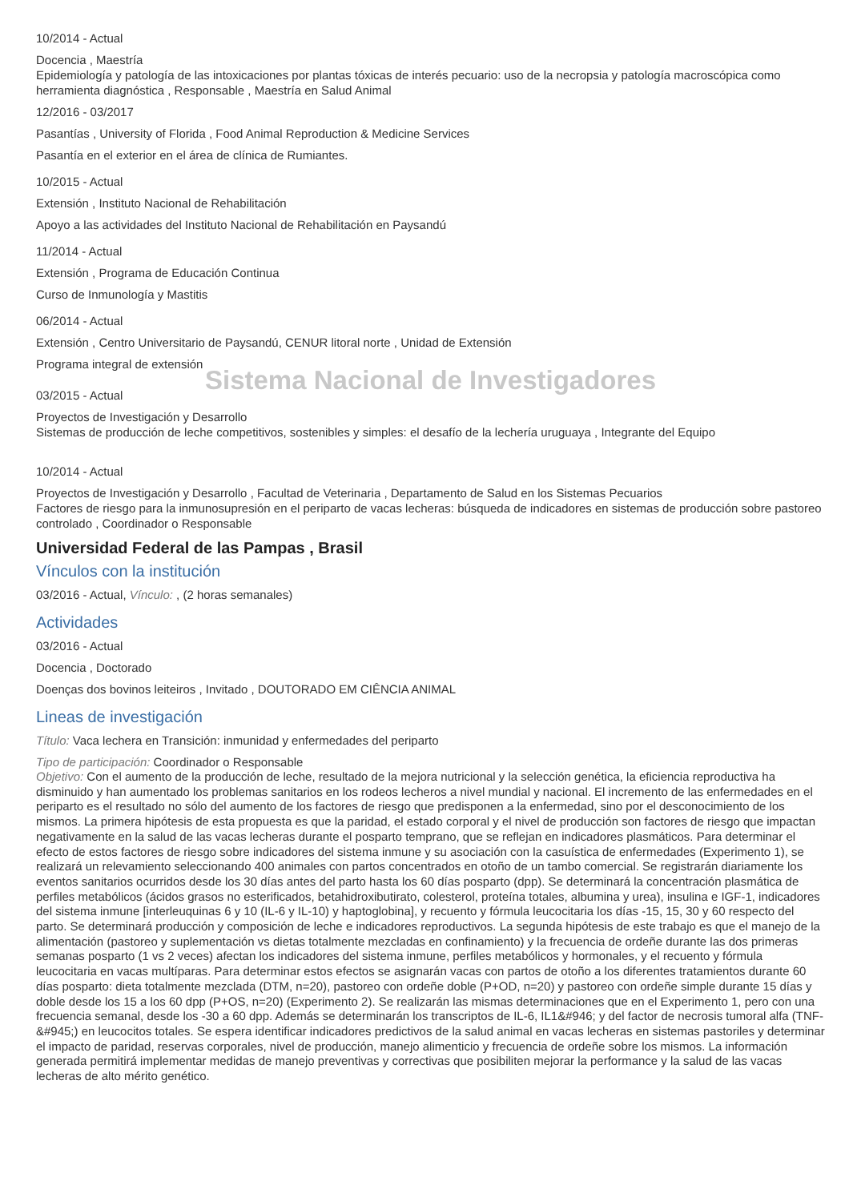10/2014 - Actual
Docencia , Maestría
Epidemiología y patología de las intoxicaciones por plantas tóxicas de interés pecuario: uso de la necropsia y patología macroscópica como herramienta diagnóstica , Responsable , Maestría en Salud Animal
12/2016 - 03/2017
Pasantías , University of Florida , Food Animal Reproduction & Medicine Services
Pasantía en el exterior en el área de clínica de Rumiantes.
10/2015 - Actual
Extensión , Instituto Nacional de Rehabilitación
Apoyo a las actividades del Instituto Nacional de Rehabilitación en Paysandú
11/2014 - Actual
Extensión , Programa de Educación Continua
Curso de Inmunología y Mastitis
06/2014 - Actual
Extensión , Centro Universitario de Paysandú, CENUR litoral norte , Unidad de Extensión
Programa integral de extensión
Sistema Nacional de Investigadores
03/2015 - Actual
Proyectos de Investigación y Desarrollo
Sistemas de producción de leche competitivos, sostenibles y simples: el desafío de la lechería uruguaya , Integrante del Equipo
10/2014 - Actual
Proyectos de Investigación y Desarrollo , Facultad de Veterinaria , Departamento de Salud en los Sistemas Pecuarios
Factores de riesgo para la inmunosupresión en el periparto de vacas lecheras: búsqueda de indicadores en sistemas de producción sobre pastoreo controlado , Coordinador o Responsable
Universidad Federal de las Pampas , Brasil
Vínculos con la institución
03/2016 - Actual, Vínculo: , (2 horas semanales)
Actividades
03/2016 - Actual
Docencia , Doctorado
Doenças dos bovinos leiteiros , Invitado , DOUTORADO EM CIÊNCIA ANIMAL
Lineas de investigación
Título: Vaca lechera en Transición: inmunidad y enfermedades del periparto
Tipo de participación: Coordinador o Responsable
Objetivo: Con el aumento de la producción de leche, resultado de la mejora nutricional y la selección genética, la eficiencia reproductiva ha disminuido y han aumentado los problemas sanitarios en los rodeos lecheros a nivel mundial y nacional. El incremento de las enfermedades en el periparto es el resultado no sólo del aumento de los factores de riesgo que predisponen a la enfermedad, sino por el desconocimiento de los mismos. La primera hipótesis de esta propuesta es que la paridad, el estado corporal y el nivel de producción son factores de riesgo que impactan negativamente en la salud de las vacas lecheras durante el posparto temprano, que se reflejan en indicadores plasmáticos. Para determinar el efecto de estos factores de riesgo sobre indicadores del sistema inmune y su asociación con la casuística de enfermedades (Experimento 1), se realizará un relevamiento seleccionando 400 animales con partos concentrados en otoño de un tambo comercial. Se registrarán diariamente los eventos sanitarios ocurridos desde los 30 días antes del parto hasta los 60 días posparto (dpp). Se determinará la concentración plasmática de perfiles metabólicos (ácidos grasos no esterificados, betahidroxibutirato, colesterol, proteína totales, albumina y urea), insulina e IGF-1, indicadores del sistema inmune [interleuquinas 6 y 10 (IL-6 y IL-10) y haptoglobina], y recuento y fórmula leucocitaria los días -15, 15, 30 y 60 respecto del parto. Se determinará producción y composición de leche e indicadores reproductivos. La segunda hipótesis de este trabajo es que el manejo de la alimentación (pastoreo y suplementación vs dietas totalmente mezcladas en confinamiento) y la frecuencia de ordeñe durante las dos primeras semanas posparto (1 vs 2 veces) afectan los indicadores del sistema inmune, perfiles metabólicos y hormonales, y el recuento y fórmula leucocitaria en vacas multíparas. Para determinar estos efectos se asignarán vacas con partos de otoño a los diferentes tratamientos durante 60 días posparto: dieta totalmente mezclada (DTM, n=20), pastoreo con ordeñe doble (P+OD, n=20) y pastoreo con ordeñe simple durante 15 días y doble desde los 15 a los 60 dpp (P+OS, n=20) (Experimento 2). Se realizarán las mismas determinaciones que en el Experimento 1, pero con una frecuencia semanal, desde los -30 a 60 dpp. Además se determinarán los transcriptos de IL-6, IL1&#946; y del factor de necrosis tumoral alfa (TNF-&#945;) en leucocitos totales. Se espera identificar indicadores predictivos de la salud animal en vacas lecheras en sistemas pastoriles y determinar el impacto de paridad, reservas corporales, nivel de producción, manejo alimenticio y frecuencia de ordeñe sobre los mismos. La información generada permitirá implementar medidas de manejo preventivas y correctivas que posibiliten mejorar la performance y la salud de las vacas lecheras de alto mérito genético.